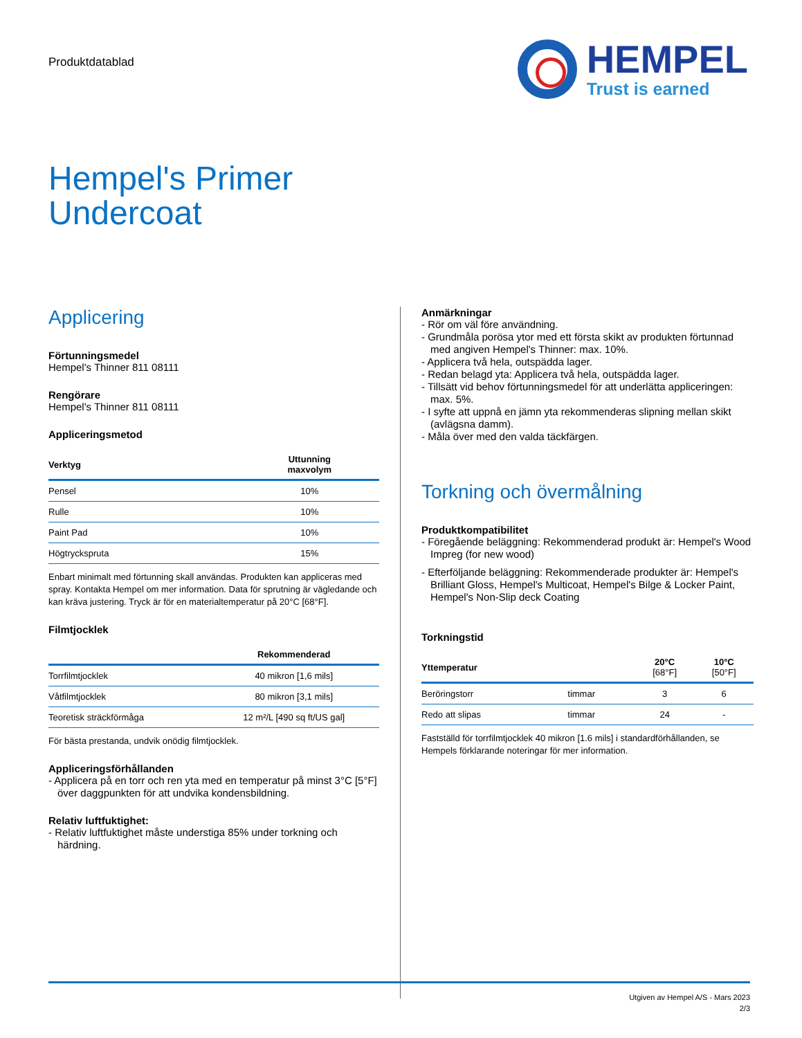Produktdatablad
HEMPEL
Trust is earned
Hempel's Primer
Undercoat
Applicering
Förtunningsmedel
Hempel's Thinner 811 08111
Rengörare
Hempel's Thinner 811 08111
Appliceringsmetod
| Verktyg | Uttunning maxvolym |
| --- | --- |
| Pensel | 10% |
| Rulle | 10% |
| Paint Pad | 10% |
| Högtryckspruta | 15% |
Enbart minimalt med förtunning skall användas. Produkten kan appliceras med spray. Kontakta Hempel om mer information. Data för sprutning är vägledande och kan kräva justering. Tryck är för en materialtemperatur på 20°C [68°F].
Filmtjocklek
| | Rekommenderad |
| --- | --- |
| Torrfilmtjocklek | 40 mikron [1,6 mils] |
| Våtfilmtjocklek | 80 mikron [3,1 mils] |
| Teoretisk sträckförmåga | 12 m²/L [490 sq ft/US gal] |
För bästa prestanda, undvik onödig filmtjocklek.
Appliceringsförhållanden
- Applicera på en torr och ren yta med en temperatur på minst 3°C [5°F] över daggpunkten för att undvika kondensbildning.
Relativ luftfuktighet:
- Relativ luftfuktighet måste understiga 85% under torkning och härdning.
Anmärkningar
- Rör om väl före användning.
- Grundmåla porösa ytor med ett första skikt av produkten förtunnad med angiven Hempel's Thinner: max. 10%.
- Applicera två hela, outspädda lager.
- Redan belagd yta: Applicera två hela, outspädda lager.
- Tillsätt vid behov förtunningsmedel för att underlätta appliceringen: max. 5%.
- I syfte att uppnå en jämn yta rekommenderas slipning mellan skikt (avlägsna damm).
- Måla över med den valda täckfärgen.
Torkning och övermålning
Produktkompatibilitet
- Föregående beläggning: Rekommenderad produkt är: Hempel's Wood Impreg (for new wood)
- Efterföljande beläggning: Rekommenderade produkter är: Hempel's Brilliant Gloss, Hempel's Multicoat, Hempel's Bilge & Locker Paint, Hempel's Non-Slip deck Coating
Torkningstid
| Yttemperatur | | 20°C [68°F] | 10°C [50°F] |
| --- | --- | --- | --- |
| Beröringstorr | timmar | 3 | 6 |
| Redo att slipas | timmar | 24 | - |
Fastställd för torrfilmtjocklek 40 mikron [1.6 mils] i standardförhållanden, se Hempels förklarande noteringar för mer information.
Utgiven av Hempel A/S - Mars 2023
2/3